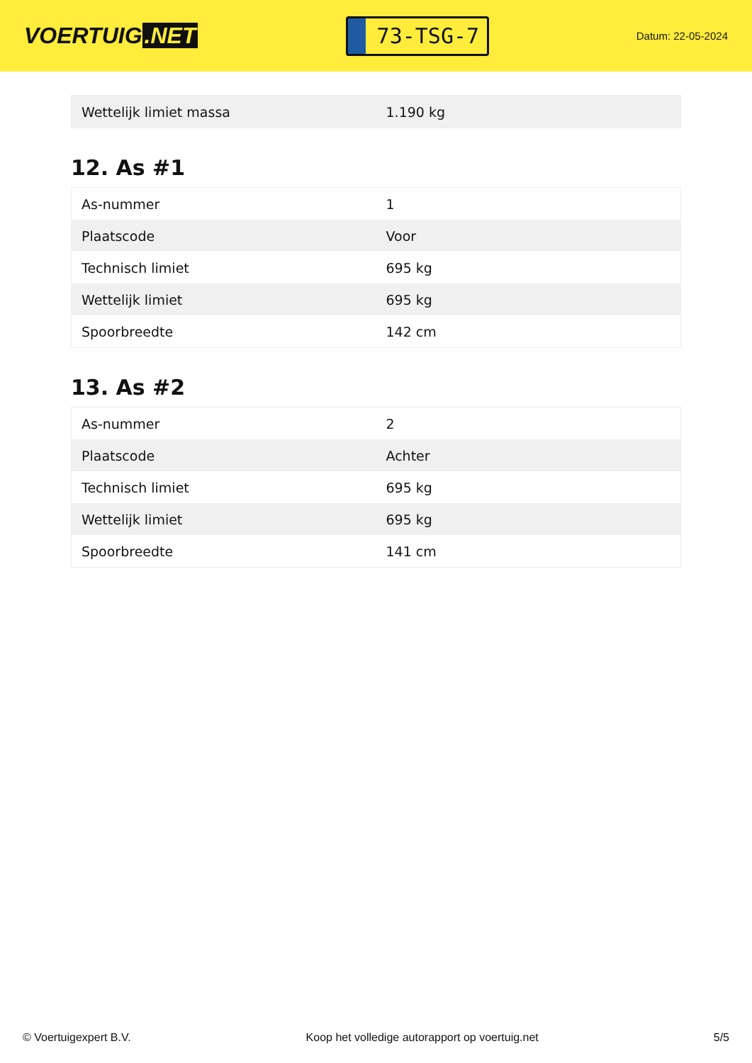VOERTUIG.NET
73-TSG-7
Datum: 22-05-2024
| Wettelijk limiet massa | 1.190 kg |
12. As #1
| As-nummer | 1 |
| Plaatscode | Voor |
| Technisch limiet | 695 kg |
| Wettelijk limiet | 695 kg |
| Spoorbreedte | 142 cm |
13. As #2
| As-nummer | 2 |
| Plaatscode | Achter |
| Technisch limiet | 695 kg |
| Wettelijk limiet | 695 kg |
| Spoorbreedte | 141 cm |
© Voertuigexpert B.V. Koop het volledige autorapport op voertuig.net 5/5